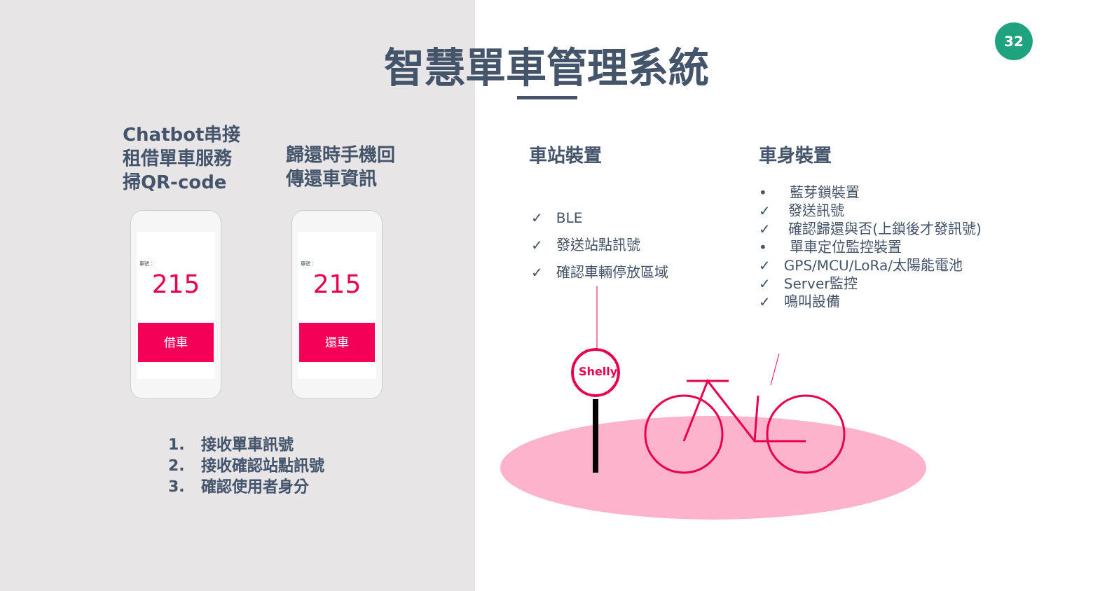智慧單車管理系統
32
Chatbot串接
租借單車服務
掃QR-code
歸還時手機回
傳還車資訊
車號：
215
借車
車號：
215
還車
1. 接收單車訊號
2. 接收確認站點訊號
3. 確認使用者身分
車站裝置 車身裝置
✓ BLE
✓ 發送站點訊號
✓ 確認車輛停放區域
• 藍芽鎖裝置
✓ 發送訊號
✓ 確認歸還與否(上鎖後才發訊號)
• 單車定位監控裝置
✓ GPS/MCU/LoRa/太陽能電池
✓ Server監控
✓ 鳴叫設備
Shelly